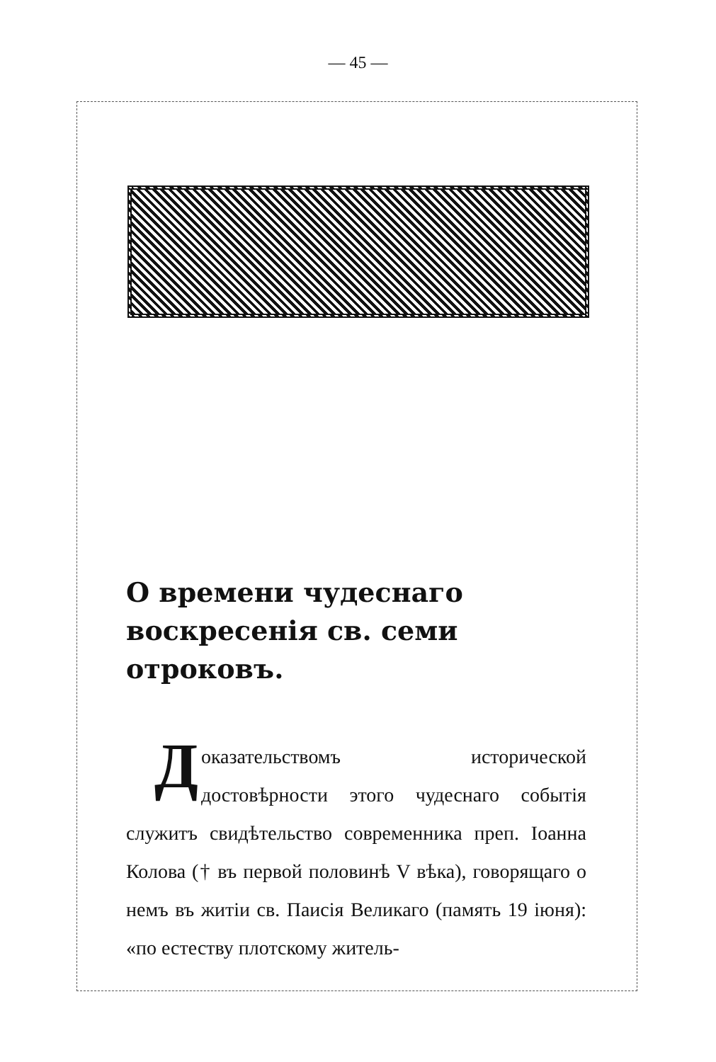— 45 —
О времени чудеснаго воскресенія св. семи отроковъ.
Доказательствомъ исторической достовѣрности этого чудеснаго событія служитъ свидѣтельство современника преп. Іоанна Колова († въ первой половинѣ V вѣка), говорящаго о немъ въ житіи св. Паисія Великаго (память 19 іюня): «по естеству плотскому житель-